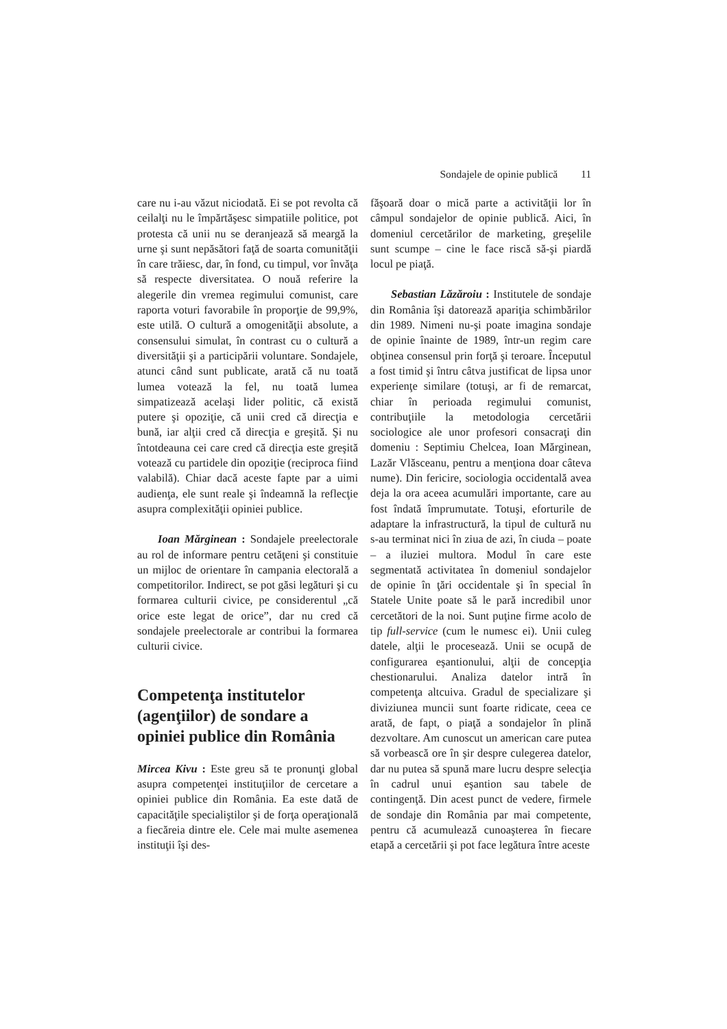Sondajele de opinie publică 11
care nu i-au văzut niciodată. Ei se pot revolta că ceilalţi nu le împărtăşesc simpatiile politice, pot protesta că unii nu se deranjează să meargă la urne şi sunt nepăsători faţă de soarta comunităţii în care trăiesc, dar, în fond, cu timpul, vor învăţa să respecte diversitatea. O nouă referire la alegerile din vremea regimului comunist, care raporta voturi favorabile în proporţie de 99,9%, este utilă. O cultură a omogenităţii absolute, a consensului simulat, în contrast cu o cultură a diversităţii şi a participării voluntare. Sondajele, atunci când sunt publicate, arată că nu toată lumea votează la fel, nu toată lumea simpatizează acelaşi lider politic, că există putere şi opoziţie, că unii cred că direcţia e bună, iar alţii cred că direcţia e greşită. Şi nu întotdeauna cei care cred că direcţia este greşită votează cu partidele din opoziţie (reciproca fiind valabilă). Chiar dacă aceste fapte par a uimi audienţa, ele sunt reale şi îndeamnă la reflecţie asupra complexităţii opiniei publice.
Ioan Mărginean : Sondajele preelectorale au rol de informare pentru cetăţeni şi constituie un mijloc de orientare în campania electorală a competitorilor. Indirect, se pot găsi legături şi cu formarea culturii civice, pe considerentul „că orice este legat de orice”, dar nu cred că sondajele preelectorale ar contribui la formarea culturii civice.
Competenţa institutelor (agenţiilor) de sondare a opiniei publice din România
Mircea Kivu : Este greu să te pronunţi global asupra competenţei instituţiilor de cercetare a opiniei publice din România. Ea este dată de capacităţile specialiştilor şi de forţa operaţională a fiecăreia dintre ele. Cele mai multe asemenea instituţii îşi des-
făşoară doar o mică parte a activităţii lor în câmpul sondajelor de opinie publică. Aici, în domeniul cercetărilor de marketing, greşelile sunt scumpe – cine le face riscă să-şi piardă locul pe piaţă.
Sebastian Lăzăroiu : Institutele de sondaje din România îşi datorează apariţia schimbărilor din 1989. Nimeni nu-şi poate imagina sondaje de opinie înainte de 1989, într-un regim care obţinea consensul prin forţă şi teroare. Începutul a fost timid şi întru câtva justificat de lipsa unor experienţe similare (totuşi, ar fi de remarcat, chiar în perioada regimului comunist, contribuţiile la metodologia cercetării sociologice ale unor profesori consacraţi din domeniu : Septimiu Chelcea, Ioan Mărginean, Lazăr Vlăsceanu, pentru a menţiona doar câteva nume). Din fericire, sociologia occidentală avea deja la ora aceea acumulări importante, care au fost îndată împrumutate. Totuşi, eforturile de adaptare la infrastructură, la tipul de cultură nu s-au terminat nici în ziua de azi, în ciuda – poate – a iluziei multora. Modul în care este segmentată activitatea în domeniul sondajelor de opinie în ţări occidentale şi în special în Statele Unite poate să le pară incredibil unor cercetători de la noi. Sunt puţine firme acolo de tip full-service (cum le numesc ei). Unii culeg datele, alţii le procesează. Unii se ocupă de configurarea eşantionului, alţii de concepţia chestionarului. Analiza datelor intră în competenţa altcuiva. Gradul de specializare şi diviziunea muncii sunt foarte ridicate, ceea ce arată, de fapt, o piaţă a sondajelor în plină dezvoltare. Am cunoscut un american care putea să vorbească ore în şir despre culegerea datelor, dar nu putea să spună mare lucru despre selecţia în cadrul unui eşantion sau tabele de contingenţă. Din acest punct de vedere, firmele de sondaje din România par mai competente, pentru că acumulează cunoaşterea în fiecare etapă a cercetării şi pot face legătura între aceste